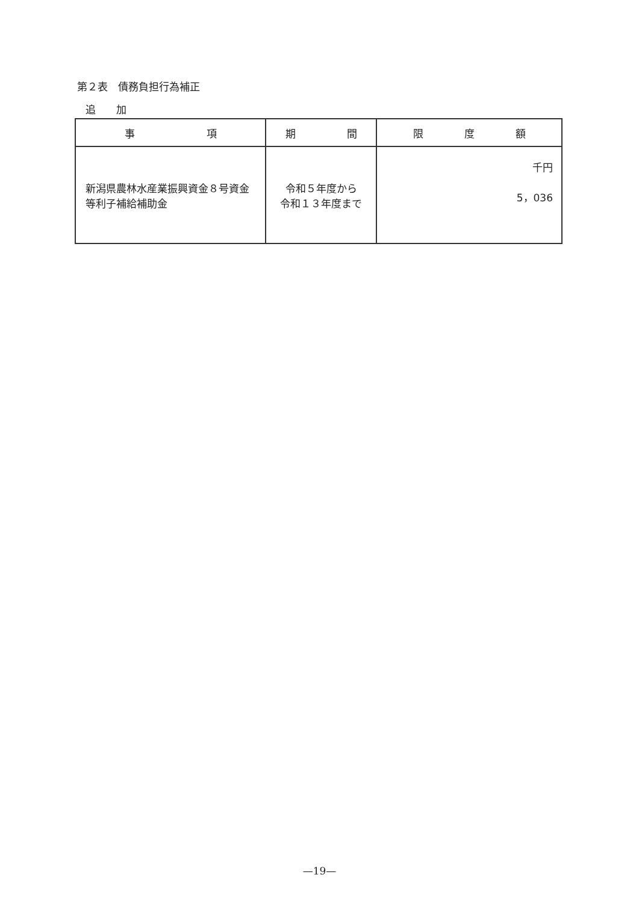第２表　債務負担行為補正
追　　加
| 事 項 | 期 間 | 限 度 額 |
| --- | --- | --- |
| 新潟県農林水産業振興資金８号資金等利子補給補助金 | 令和５年度から 令和１３年度まで | 千円 5，036 |
—19—